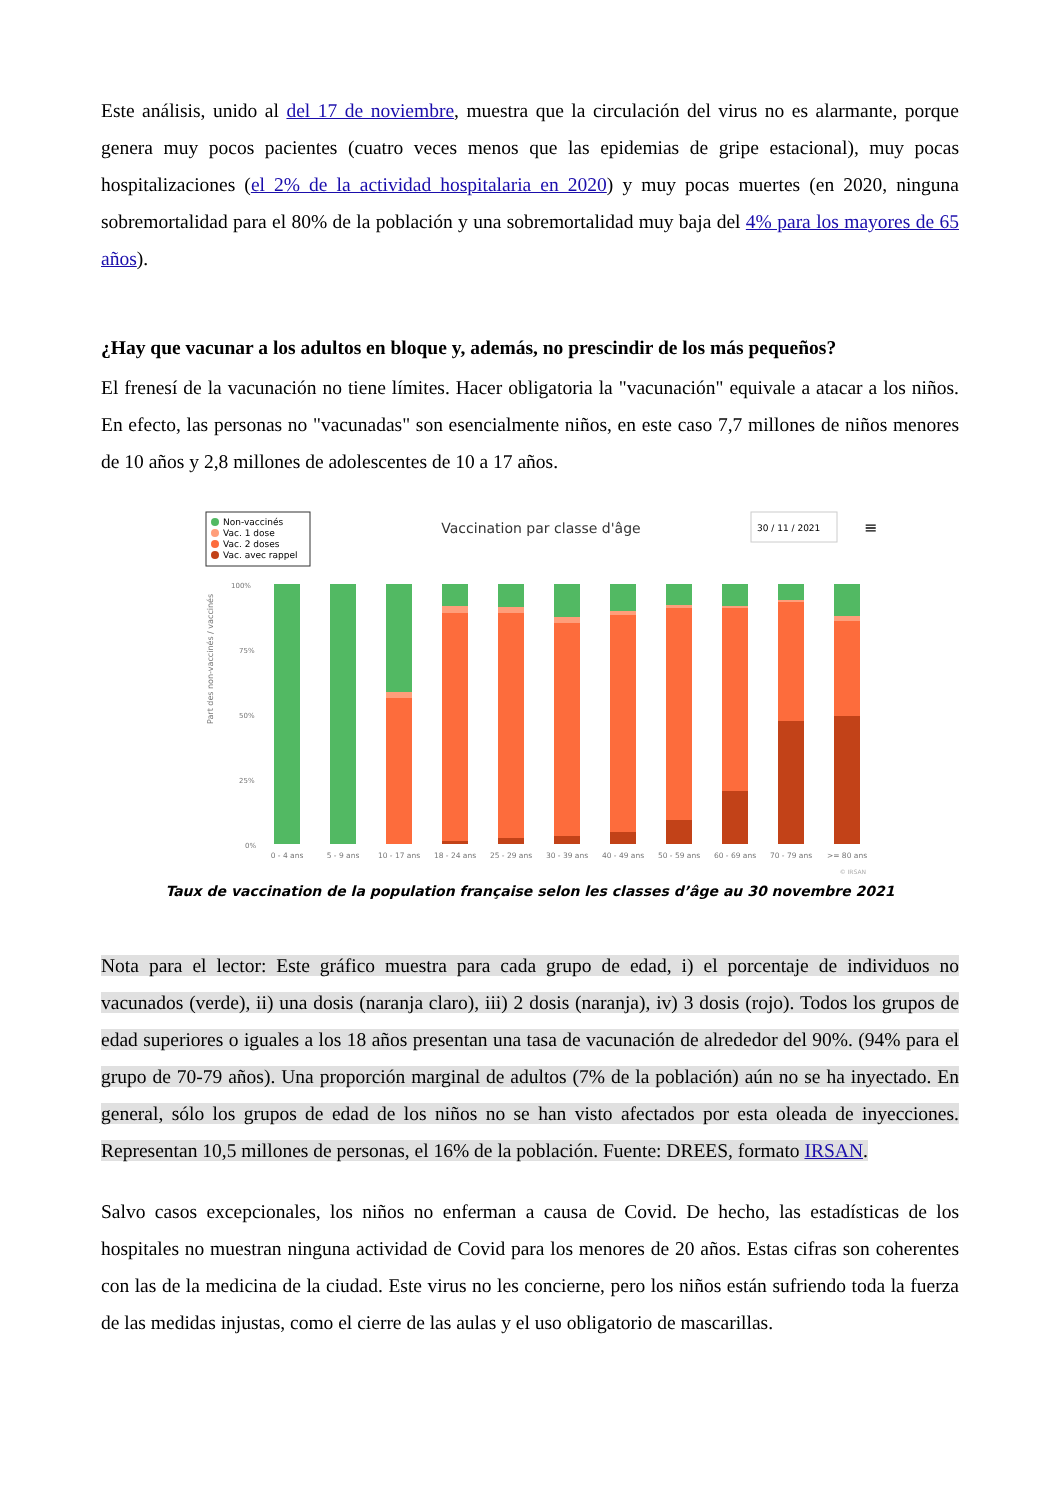Este análisis, unido al del 17 de noviembre, muestra que la circulación del virus no es alarmante, porque genera muy pocos pacientes (cuatro veces menos que las epidemias de gripe estacional), muy pocas hospitalizaciones (el 2% de la actividad hospitalaria en 2020) y muy pocas muertes (en 2020, ninguna sobremortalidad para el 80% de la población y una sobremortalidad muy baja del 4% para los mayores de 65 años).
¿Hay que vacunar a los adultos en bloque y, además, no prescindir de los más pequeños?
El frenesí de la vacunación no tiene límites. Hacer obligatoria la "vacunación" equivale a atacar a los niños. En efecto, las personas no "vacunadas" son esencialmente niños, en este caso 7,7 millones de niños menores de 10 años y 2,8 millones de adolescentes de 10 a 17 años.
Non-vaccinés
Vac. 1 dose
Vac. 2 doses
Vac. avec rappel
Vaccination par classe d'âge
30 / 11 / 2021
≡
Part des non-vaccinés / vaccinés
100%
75%
50%
25%
0%
0 - 4 ans
5 - 9 ans
10 - 17 ans
18 - 24 ans
25 - 29 ans
30 - 39 ans
40 - 49 ans
50 - 59 ans
60 - 69 ans
70 - 79 ans
>= 80 ans
© IRSAN
Taux de vaccination de la population française selon les classes d’âge au 30 novembre 2021
Nota para el lector: Este gráfico muestra para cada grupo de edad, i) el porcentaje de individuos no vacunados (verde), ii) una dosis (naranja claro), iii) 2 dosis (naranja), iv) 3 dosis (rojo). Todos los grupos de edad superiores o iguales a los 18 años presentan una tasa de vacunación de alrededor del 90%. (94% para el grupo de 70-79 años). Una proporción marginal de adultos (7% de la población) aún no se ha inyectado. En general, sólo los grupos de edad de los niños no se han visto afectados por esta oleada de inyecciones. Representan 10,5 millones de personas, el 16% de la población. Fuente: DREES, formato IRSAN.
Salvo casos excepcionales, los niños no enferman a causa de Covid. De hecho, las estadísticas de los hospitales no muestran ninguna actividad de Covid para los menores de 20 años. Estas cifras son coherentes con las de la medicina de la ciudad. Este virus no les concierne, pero los niños están sufriendo toda la fuerza de las medidas injustas, como el cierre de las aulas y el uso obligatorio de mascarillas.